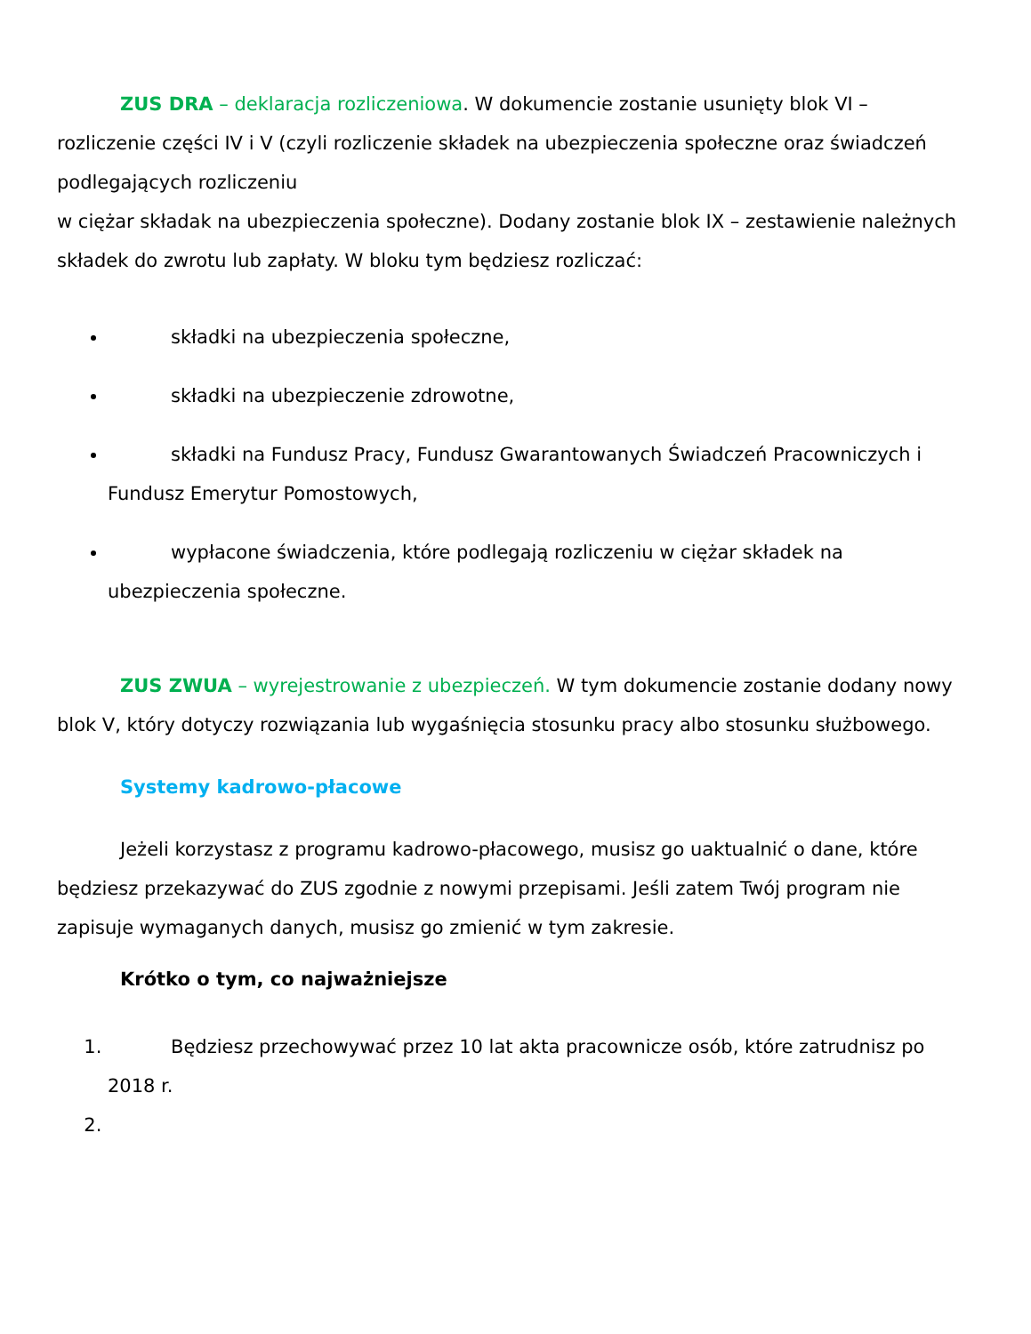ZUS DRA – deklaracja rozliczeniowa. W dokumencie zostanie usunięty blok VI – rozliczenie części IV i V (czyli rozliczenie składek na ubezpieczenia społeczne oraz świadczeń podlegających rozliczeniu
w ciężar składak na ubezpieczenia społeczne). Dodany zostanie blok IX – zestawienie należnych składek do zwrotu lub zapłaty. W bloku tym będziesz rozliczać:
składki na ubezpieczenia społeczne,
składki na ubezpieczenie zdrowotne,
składki na Fundusz Pracy, Fundusz Gwarantowanych Świadczeń Pracowniczych i Fundusz Emerytur Pomostowych,
wypłacone świadczenia, które podlegają rozliczeniu w ciężar składek na ubezpieczenia społeczne.
ZUS ZWUA – wyrejestrowanie z ubezpieczeń. W tym dokumencie zostanie dodany nowy blok V, który dotyczy rozwiązania lub wygaśnięcia stosunku pracy albo stosunku służbowego.
Systemy kadrowo-płacowe
Jeżeli korzystasz z programu kadrowo-płacowego, musisz go uaktualnić o dane, które będziesz przekazywać do ZUS zgodnie z nowymi przepisami. Jeśli zatem Twój program nie zapisuje wymaganych danych, musisz go zmienić w tym zakresie.
Krótko o tym, co najważniejsze
1.
Będziesz przechowywać przez 10 lat akta pracownicze osób, które zatrudnisz po 2018 r.